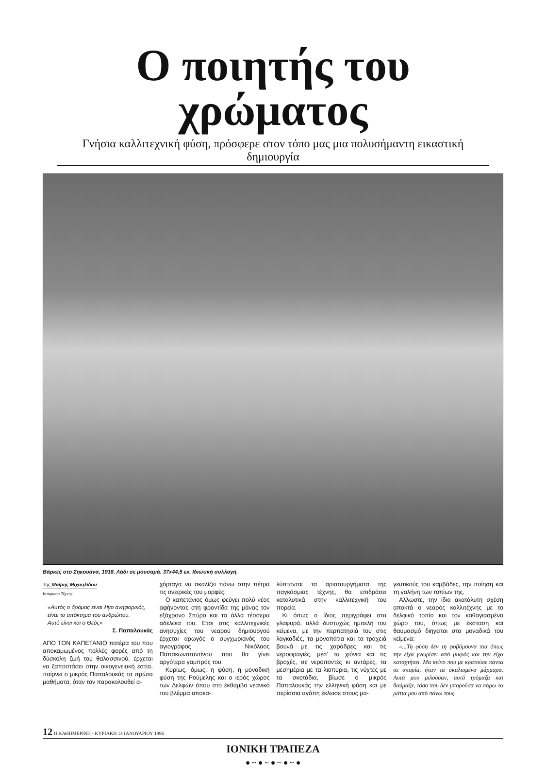Ο ποιητής του χρώματος
Γνήσια καλλιτεχνική φύση, πρόσφερε στον τόπο μας μια πολυσήμαντη εικαστική δημιουργία
Βάρκες στο Σηκουάνα, 1918. Λάδι σε μουσαμά. 37x44,5 εκ. Ιδιωτική συλλογή.
Της Μαίρης Μιχαηλίδου
Ιστορικού Τέχνης
«Αυτός ο δρόμος είναι λίγο ανηφορικός,
είναι το απόκτημα του ανθρώπου.
Αυτό είναι και ο Θεός»
Σ. Παπαλουκάς
ΑΠΟ ΤΟΝ ΚΑΠΕΤΑΝΙΟ πατέρα του που αποκαμωμένος πολλές φορές από τη δύσκολη ζωή του θαλασσινού, έρχεται να ξαποστάσει στην οικογενειακή εστία, παίρνει ο μικρός Παπαλουκάς τα πρώτα μαθήματα, όταν τον παρακολουθεί α-
χόρταγα να σκαλίζει πάνω στην πέτρα τις ονειρικές του μορφές.
Ο καπετάνιος όμως φεύγει πολύ νέος αφήνοντας στη φροντίδα της μάνας τον εξάχρονο Σπύρο και τα άλλα τέσσερα αδέλφια του. Ετσι στις καλλιτεχνικές ανησυχίες του νεαρού δημιουργού έρχεται αρωγός ο συγχωριανός του αγιογράφος Νικόλαος Παπακωνσταντίνου που θα γίνει αργότερα γαμπρός του.
Κυρίως, όμως, η φύση, η μοναδική φύση της Ρούμελης και ο ιερός χώρος των Δελφών όπου στο έκθαμβο νεανικό του βλέμμα αποκα-
λύπτονται τα αριστουργήματα της παγκόσμιας τέχνης, θα επιδράσει καταλυτικά στην καλλιτεχνική του πορεία.
Κι όπως ο ίδιος περιγράφει στα γλαφυρά, αλλά δυστυχώς ημιτελή του κείμενα, με την περπατησιά του στις λαγκαδιές, τα μονοπάτια και τα τραχειά βουνά με τις χαράδρες και τις νεροφραγιές, μέσ' τα χιόνια και τις βροχές, σε νεροποντές κι αντάρες, τα μεσημέρια με τα λιοπύρια, τις νύχτες με τα σκοτάδια, βίωσε ο μικρός Παπαλουκάς την ελληνική φύση και με περίσσια αγάπη έκλεισε στους μα-
γευτικούς του καμβάδες, την ποίηση και τη γαλήνη των τοπίων της.
Αλλωστε, την ίδια ακατάλυτη σχέση αποκτά ο νεαρός καλλιτέχνης με το δελφικό τοπίο και τον καθαγιασμένο χώρο του, όπως με έκσταση και θαυμασμό διηγείται στα μοναδικά του κείμενα:
«...Τη φύση δεν τη φοβόμουνα πια όπως την είχα γνωρίσει από μικρός και την είχα καταχτήσει. Μα κείνο που με κρατούσε πάντα σε απορία, ήταν τα σκαλισμένα μάρμαρα. Αυτά μου μιλούσαν, αυτά τρόμαζα και θαύμαζα, τόσο που δεν μπορούσα να πάρω τα μάτια μου από πάνω τους.
12 Η ΚΑΘΗΜΕΡΙΝΗ - ΚΥΡΙΑΚΗ 14 ΙΑΝΟΥΑΡΙΟΥ 1996
ΙΟΝΙΚΗ ΤΡΑΠΕΖΑ
● ~ ● ~ ● ~ ● ~ ●